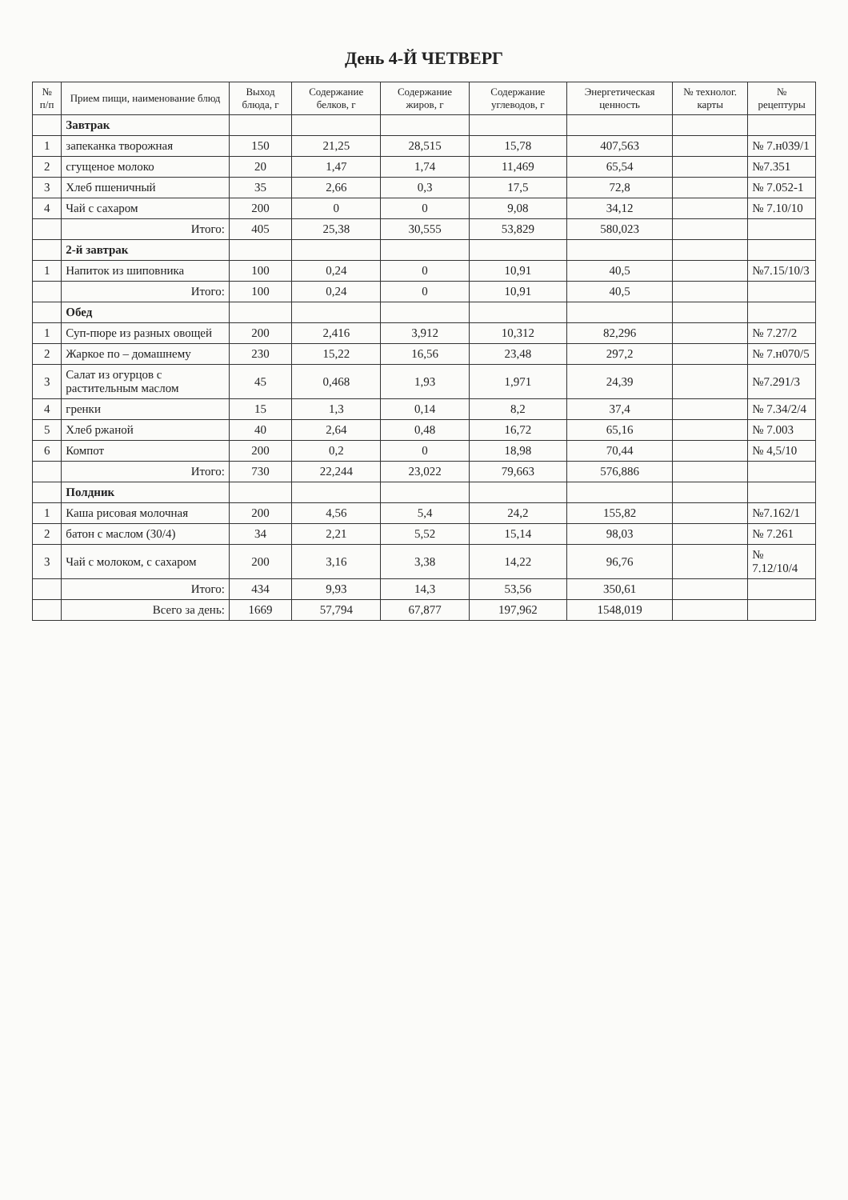День 4-Й ЧЕТВЕРГ
| № п/п | Прием пищи, наименование блюд | Выход блюда, г | Содержание белков, г | Содержание жиров, г | Содержание углеводов, г | Энергетическая ценность | № технолог. карты | № рецептуры |
| --- | --- | --- | --- | --- | --- | --- | --- | --- |
| | Завтрак | | | | | | | |
| 1 | запеканка творожная | 150 | 21,25 | 28,515 | 15,78 | 407,563 | | № 7.н039/1 |
| 2 | сгущеное молоко | 20 | 1,47 | 1,74 | 11,469 | 65,54 | | №7.351 |
| 3 | Хлеб пшеничный | 35 | 2,66 | 0,3 | 17,5 | 72,8 | | № 7.052-1 |
| 4 | Чай с сахаром | 200 | 0 | 0 | 9,08 | 34,12 | | № 7.10/10 |
| | Итого: | 405 | 25,38 | 30,555 | 53,829 | 580,023 | | |
| | 2-й завтрак | | | | | | | |
| 1 | Напиток из шиповника | 100 | 0,24 | 0 | 10,91 | 40,5 | | №7.15/10/3 |
| | Итого: | 100 | 0,24 | 0 | 10,91 | 40,5 | | |
| | Обед | | | | | | | |
| 1 | Суп-пюре из разных овощей | 200 | 2,416 | 3,912 | 10,312 | 82,296 | | № 7.27/2 |
| 2 | Жаркое по – домашнему | 230 | 15,22 | 16,56 | 23,48 | 297,2 | | № 7.н070/5 |
| 3 | Салат из огурцов с растительным маслом | 45 | 0,468 | 1,93 | 1,971 | 24,39 | | №7.291/3 |
| 4 | гренки | 15 | 1,3 | 0,14 | 8,2 | 37,4 | | № 7.34/2/4 |
| 5 | Хлеб ржаной | 40 | 2,64 | 0,48 | 16,72 | 65,16 | | № 7.003 |
| 6 | Компот | 200 | 0,2 | 0 | 18,98 | 70,44 | | № 4,5/10 |
| | Итого: | 730 | 22,244 | 23,022 | 79,663 | 576,886 | | |
| | Полдник | | | | | | | |
| 1 | Каша рисовая молочная | 200 | 4,56 | 5,4 | 24,2 | 155,82 | | №7.162/1 |
| 2 | батон с маслом (30/4) | 34 | 2,21 | 5,52 | 15,14 | 98,03 | | № 7.261 |
| 3 | Чай с молоком, с сахаром | 200 | 3,16 | 3,38 | 14,22 | 96,76 | | № 7.12/10/4 |
| | Итого: | 434 | 9,93 | 14,3 | 53,56 | 350,61 | | |
| | Всего за день: | 1669 | 57,794 | 67,877 | 197,962 | 1548,019 | | |